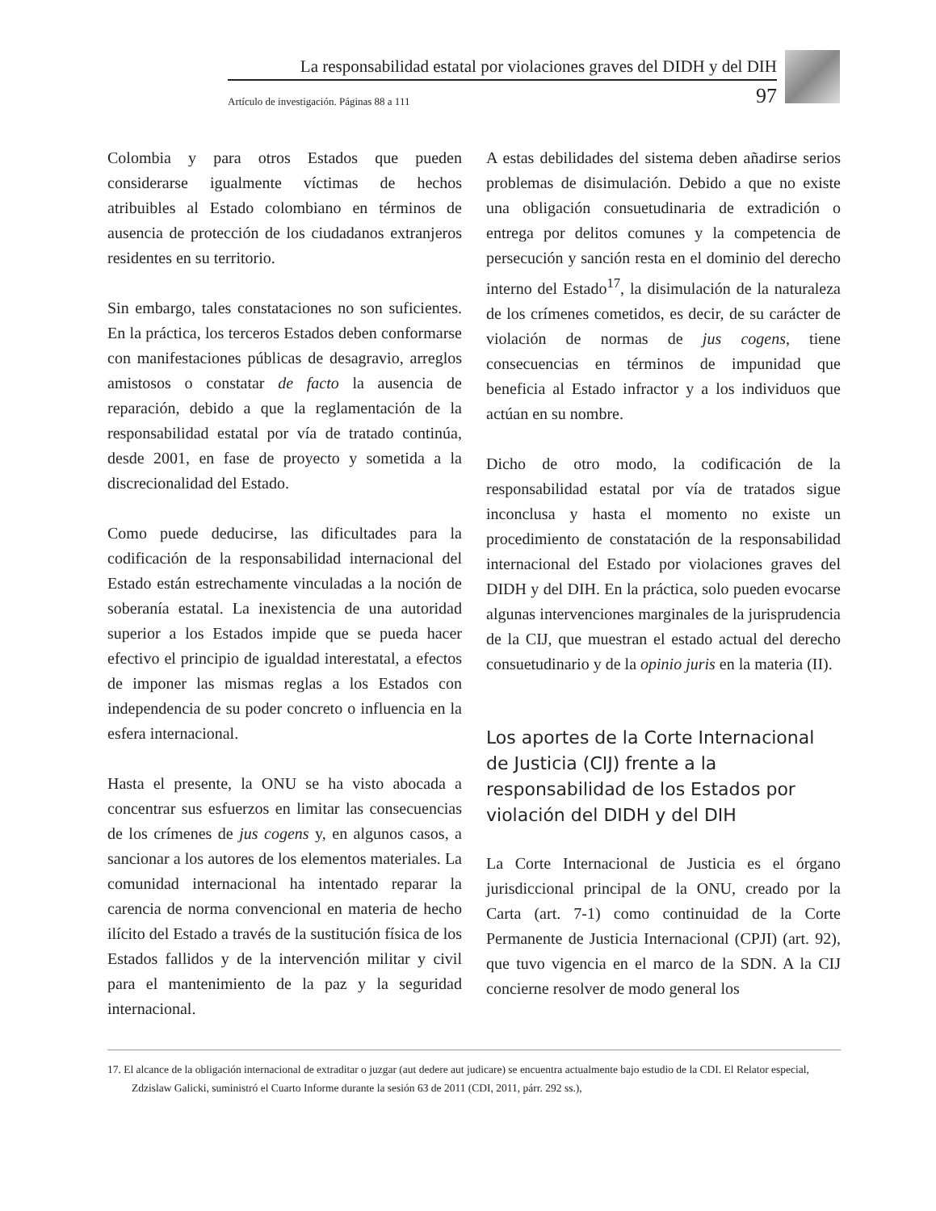La responsabilidad estatal por violaciones graves del DIDH y del DIH
Artículo de investigación. Páginas 88 a 111 97
Colombia y para otros Estados que pueden considerarse igualmente víctimas de hechos atribuibles al Estado colombiano en términos de ausencia de protección de los ciudadanos extranjeros residentes en su territorio.
Sin embargo, tales constataciones no son suficientes. En la práctica, los terceros Estados deben conformarse con manifestaciones públicas de desagravio, arreglos amistosos o constatar de facto la ausencia de reparación, debido a que la reglamentación de la responsabilidad estatal por vía de tratado continúa, desde 2001, en fase de proyecto y sometida a la discrecionalidad del Estado.
Como puede deducirse, las dificultades para la codificación de la responsabilidad internacional del Estado están estrechamente vinculadas a la noción de soberanía estatal. La inexistencia de una autoridad superior a los Estados impide que se pueda hacer efectivo el principio de igualdad interestatal, a efectos de imponer las mismas reglas a los Estados con independencia de su poder concreto o influencia en la esfera internacional.
Hasta el presente, la ONU se ha visto abocada a concentrar sus esfuerzos en limitar las consecuencias de los crímenes de jus cogens y, en algunos casos, a sancionar a los autores de los elementos materiales. La comunidad internacional ha intentado reparar la carencia de norma convencional en materia de hecho ilícito del Estado a través de la sustitución física de los Estados fallidos y de la intervención militar y civil para el mantenimiento de la paz y la seguridad internacional.
A estas debilidades del sistema deben añadirse serios problemas de disimulación. Debido a que no existe una obligación consuetudinaria de extradición o entrega por delitos comunes y la competencia de persecución y sanción resta en el dominio del derecho interno del Estado<sup>17</sup>, la disimulación de la naturaleza de los crímenes cometidos, es decir, de su carácter de violación de normas de jus cogens, tiene consecuencias en términos de impunidad que beneficia al Estado infractor y a los individuos que actúan en su nombre.
Dicho de otro modo, la codificación de la responsabilidad estatal por vía de tratados sigue inconclusa y hasta el momento no existe un procedimiento de constatación de la responsabilidad internacional del Estado por violaciones graves del DIDH y del DIH. En la práctica, solo pueden evocarse algunas intervenciones marginales de la jurisprudencia de la CIJ, que muestran el estado actual del derecho consuetudinario y de la opinio juris en la materia (II).
Los aportes de la Corte Internacional de Justicia (CIJ) frente a la responsabilidad de los Estados por violación del DIDH y del DIH
La Corte Internacional de Justicia es el órgano jurisdiccional principal de la ONU, creado por la Carta (art. 7-1) como continuidad de la Corte Permanente de Justicia Internacional (CPJI) (art. 92), que tuvo vigencia en el marco de la SDN. A la CIJ concierne resolver de modo general los
17. El alcance de la obligación internacional de extraditar o juzgar (aut dedere aut judicare) se encuentra actualmente bajo estudio de la CDI. El Relator especial, Zdzislaw Galicki, suministró el Cuarto Informe durante la sesión 63 de 2011 (CDI, 2011, párr. 292 ss.),